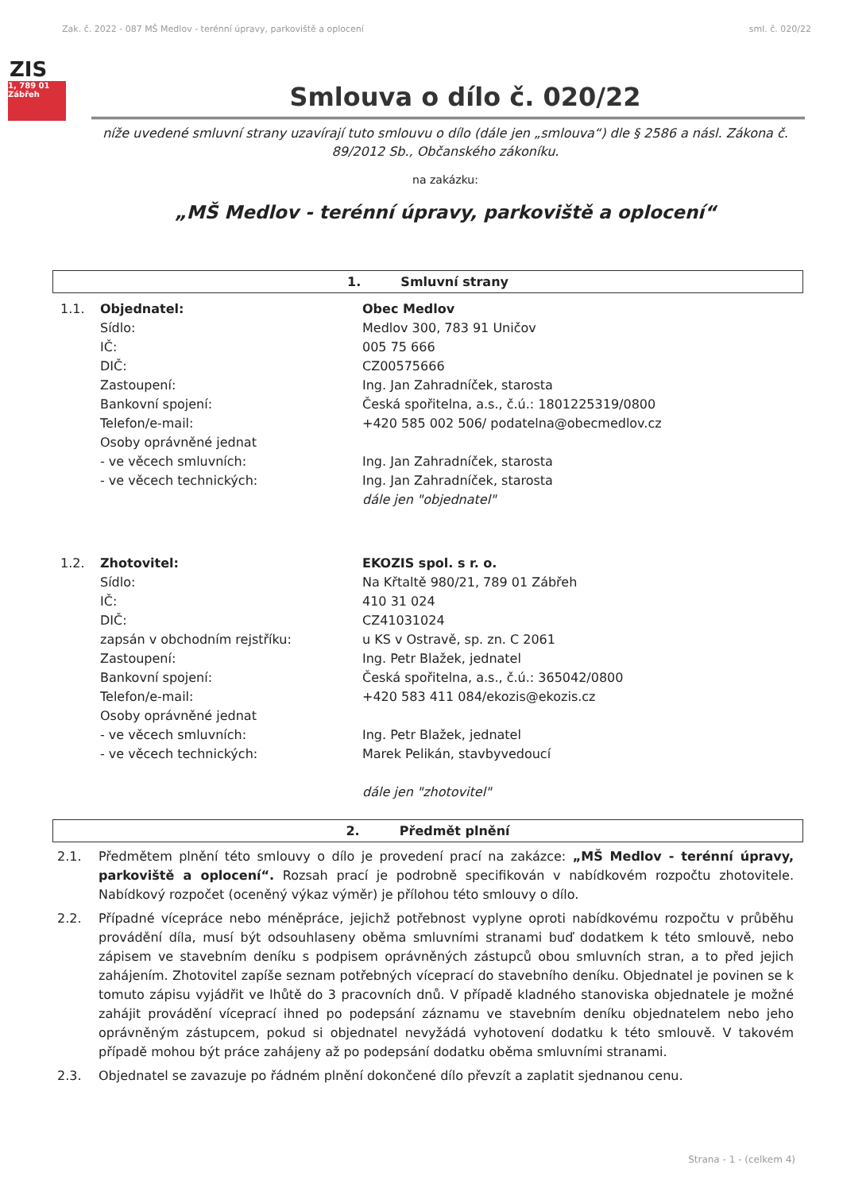Zak. č. 2022 - 087 MŠ Medlov - terénní úpravy, parkoviště a oplocení sml. č. 020/22
ZIS
1, 789 01 Zábřeh
Smlouva o dílo č. 020/22
níže uvedené smluvní strany uzavírají tuto smlouvu o dílo (dále jen „smlouva“) dle § 2586 a násl. Zákona č. 89/2012 Sb., Občanského zákoníku.
na zakázku:
„MŠ Medlov - terénní úpravy, parkoviště a oplocení“
1. Smluvní strany
1.1.
Objednatel:
Obec Medlov
Sídlo:
Medlov 300, 783 91 Uničov
IČ:
005 75 666
DIČ:
CZ00575666
Zastoupení:
Ing. Jan Zahradníček, starosta
Bankovní spojení:
Česká spořitelna, a.s., č.ú.: 1801225319/0800
Telefon/e-mail:
+420 585 002 506/ podatelna@obecmedlov.cz
Osoby oprávněné jednat
- ve věcech smluvních:
Ing. Jan Zahradníček, starosta
- ve věcech technických:
Ing. Jan Zahradníček, starosta
dále jen "objednatel"
1.2.
Zhotovitel:
EKOZIS spol. s r. o.
Sídlo:
Na Křtaltě 980/21, 789 01 Zábřeh
IČ:
410 31 024
DIČ:
CZ41031024
zapsán v obchodním rejstříku:
u KS v Ostravě, sp. zn. C 2061
Zastoupení:
Ing. Petr Blažek, jednatel
Bankovní spojení:
Česká spořitelna, a.s., č.ú.: 365042/0800
Telefon/e-mail:
+420 583 411 084/ekozis@ekozis.cz
Osoby oprávněné jednat
- ve věcech smluvních:
Ing. Petr Blažek, jednatel
- ve věcech technických:
Marek Pelikán, stavbyvedoucí
dále jen "zhotovitel"
2. Předmět plnění
2.1. Předmětem plnění této smlouvy o dílo je provedení prací na zakázce: „MŠ Medlov - terénní úpravy, parkoviště a oplocení“. Rozsah prací je podrobně specifikován v nabídkovém rozpočtu zhotovitele. Nabídkový rozpočet (oceněný výkaz výměr) je přílohou této smlouvy o dílo.
2.2. Případné vícepráce nebo méněpráce, jejichž potřebnost vyplyne oproti nabídkovému rozpočtu v průběhu provádění díla, musí být odsouhlaseny oběma smluvními stranami buď dodatkem k této smlouvě, nebo zápisem ve stavebním deníku s podpisem oprávněných zástupců obou smluvních stran, a to před jejich zahájením. Zhotovitel zapíše seznam potřebných víceprací do stavebního deníku. Objednatel je povinen se k tomuto zápisu vyjádřit ve lhůtě do 3 pracovních dnů. V případě kladného stanoviska objednatele je možné zahájit provádění víceprací ihned po podepsání záznamu ve stavebním deníku objednatelem nebo jeho oprávněným zástupcem, pokud si objednatel nevyžádá vyhotovení dodatku k této smlouvě. V takovém případě mohou být práce zahájeny až po podepsání dodatku oběma smluvními stranami.
2.3. Objednatel se zavazuje po řádném plnění dokončené dílo převzít a zaplatit sjednanou cenu.
Strana - 1 - (celkem 4)